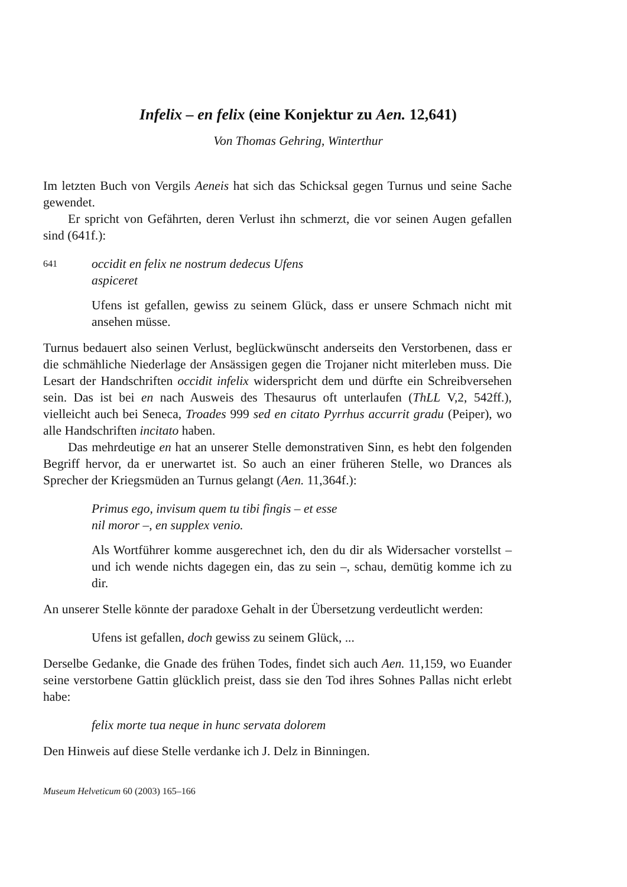Infelix – en felix (eine Konjektur zu Aen. 12,641)
Von Thomas Gehring, Winterthur
Im letzten Buch von Vergils Aeneis hat sich das Schicksal gegen Turnus und seine Sache gewendet.
Er spricht von Gefährten, deren Verlust ihn schmerzt, die vor seinen Augen gefallen sind (641f.):
641 occidit en felix ne nostrum dedecus Ufens
aspiceret
Ufens ist gefallen, gewiss zu seinem Glück, dass er unsere Schmach nicht mit ansehen müsse.
Turnus bedauert also seinen Verlust, beglückwünscht anderseits den Verstorbenen, dass er die schmähliche Niederlage der Ansässigen gegen die Trojaner nicht miterleben muss. Die Lesart der Handschriften occidit infelix widerspricht dem und dürfte ein Schreibversehen sein. Das ist bei en nach Ausweis des Thesaurus oft unterlaufen (ThLL V,2, 542ff.), vielleicht auch bei Seneca, Troades 999 sed en citato Pyrrhus accurrit gradu (Peiper), wo alle Handschriften incitato haben.
Das mehrdeutige en hat an unserer Stelle demonstrativen Sinn, es hebt den folgenden Begriff hervor, da er unerwartet ist. So auch an einer früheren Stelle, wo Drances als Sprecher der Kriegsmüden an Turnus gelangt (Aen. 11,364f.):
Primus ego, invisum quem tu tibi fingis – et esse
nil moror –, en supplex venio.
Als Wortführer komme ausgerechnet ich, den du dir als Widersacher vorstellst – und ich wende nichts dagegen ein, das zu sein –, schau, demütig komme ich zu dir.
An unserer Stelle könnte der paradoxe Gehalt in der Übersetzung verdeutlicht werden:
Ufens ist gefallen, doch gewiss zu seinem Glück, ...
Derselbe Gedanke, die Gnade des frühen Todes, findet sich auch Aen. 11,159, wo Euander seine verstorbene Gattin glücklich preist, dass sie den Tod ihres Sohnes Pallas nicht erlebt habe:
felix morte tua neque in hunc servata dolorem
Den Hinweis auf diese Stelle verdanke ich J. Delz in Binningen.
Museum Helveticum 60 (2003) 165–166